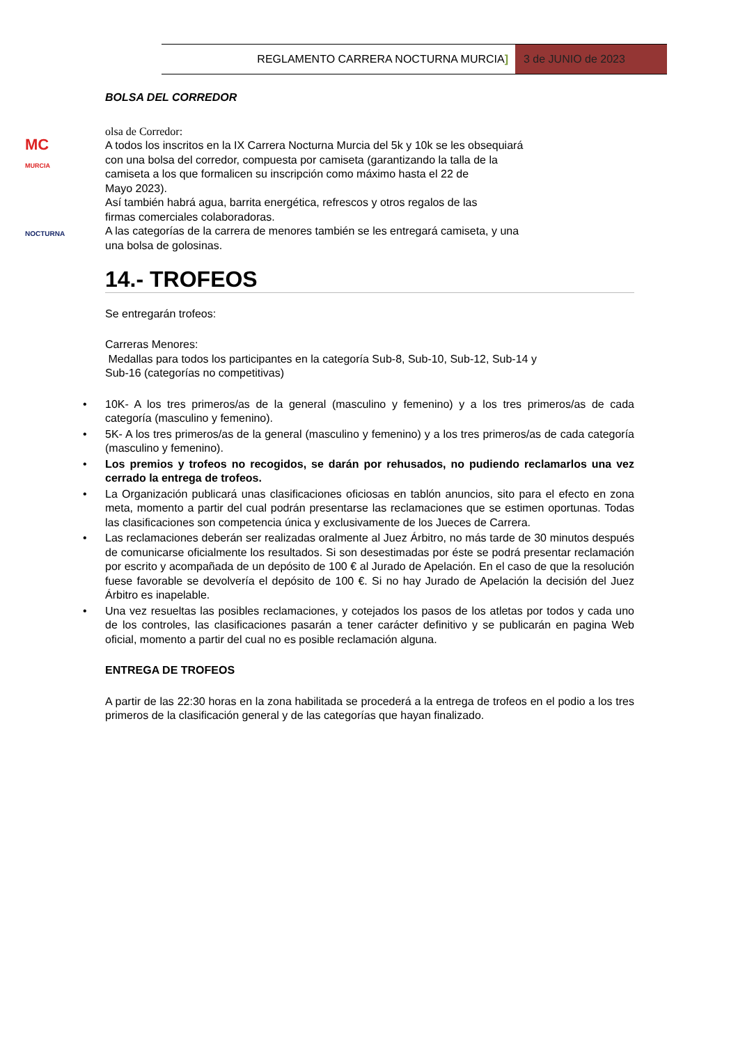REGLAMENTO CARRERA NOCTURNA MURCIA]
3 de JUNIO de 2023
MC
MURCIA
NOCTURNA
BOLSA DEL CORREDOR
olsa de Corredor:
A todos los inscritos en la IX Carrera Nocturna Murcia del 5k y 10k se les obsequiará
con una bolsa del corredor, compuesta por camiseta (garantizando la talla de la
camiseta a los que formalicen su inscripción como máximo hasta el 22 de
Mayo 2023).
Así también habrá agua, barrita energética, refrescos y otros regalos de las
firmas comerciales colaboradoras.
A las categorías de la carrera de menores también se les entregará camiseta, y una
una bolsa de golosinas.
14.- TROFEOS
Se entregarán trofeos:
Carreras Menores:
Medallas para todos los participantes en la categoría Sub-8, Sub-10, Sub-12, Sub-14 y
Sub-16 (categorías no competitivas)
• 10K- A los tres primeros/as de la general (masculino y femenino) y a los tres primeros/as de cada categoría (masculino y femenino).
• 5K- A los tres primeros/as de la general (masculino y femenino) y a los tres primeros/as de cada categoría (masculino y femenino).
• Los premios y trofeos no recogidos, se darán por rehusados, no pudiendo reclamarlos una vez cerrado la entrega de trofeos.
• La Organización publicará unas clasificaciones oficiosas en tablón anuncios, sito para el efecto en zona meta, momento a partir del cual podrán presentarse las reclamaciones que se estimen oportunas. Todas las clasificaciones son competencia única y exclusivamente de los Jueces de Carrera.
• Las reclamaciones deberán ser realizadas oralmente al Juez Árbitro, no más tarde de 30 minutos después de comunicarse oficialmente los resultados. Si son desestimadas por éste se podrá presentar reclamación por escrito y acompañada de un depósito de 100 € al Jurado de Apelación. En el caso de que la resolución fuese favorable se devolvería el depósito de 100 €. Si no hay Jurado de Apelación la decisión del Juez Árbitro es inapelable.
• Una vez resueltas las posibles reclamaciones, y cotejados los pasos de los atletas por todos y cada uno de los controles, las clasificaciones pasarán a tener carácter definitivo y se publicarán en pagina Web oficial, momento a partir del cual no es posible reclamación alguna.
ENTREGA DE TROFEOS
A partir de las 22:30 horas en la zona habilitada se procederá a la entrega de trofeos en el podio a los tres primeros de la clasificación general y de las categorías que hayan finalizado.